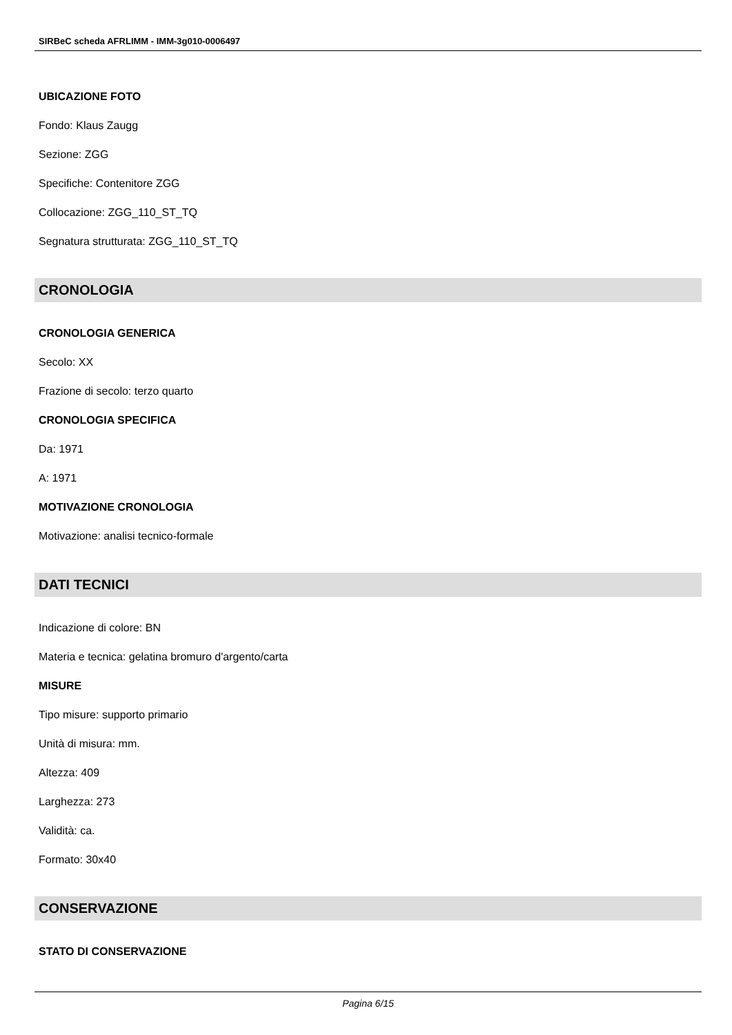SIRBeC scheda AFRLIMM - IMM-3g010-0006497
UBICAZIONE FOTO
Fondo: Klaus Zaugg
Sezione: ZGG
Specifiche: Contenitore ZGG
Collocazione: ZGG_110_ST_TQ
Segnatura strutturata: ZGG_110_ST_TQ
CRONOLOGIA
CRONOLOGIA GENERICA
Secolo: XX
Frazione di secolo: terzo quarto
CRONOLOGIA SPECIFICA
Da: 1971
A: 1971
MOTIVAZIONE CRONOLOGIA
Motivazione: analisi tecnico-formale
DATI TECNICI
Indicazione di colore: BN
Materia e tecnica: gelatina bromuro d'argento/carta
MISURE
Tipo misure: supporto primario
Unità di misura: mm.
Altezza: 409
Larghezza: 273
Validità: ca.
Formato: 30x40
CONSERVAZIONE
STATO DI CONSERVAZIONE
Pagina 6/15